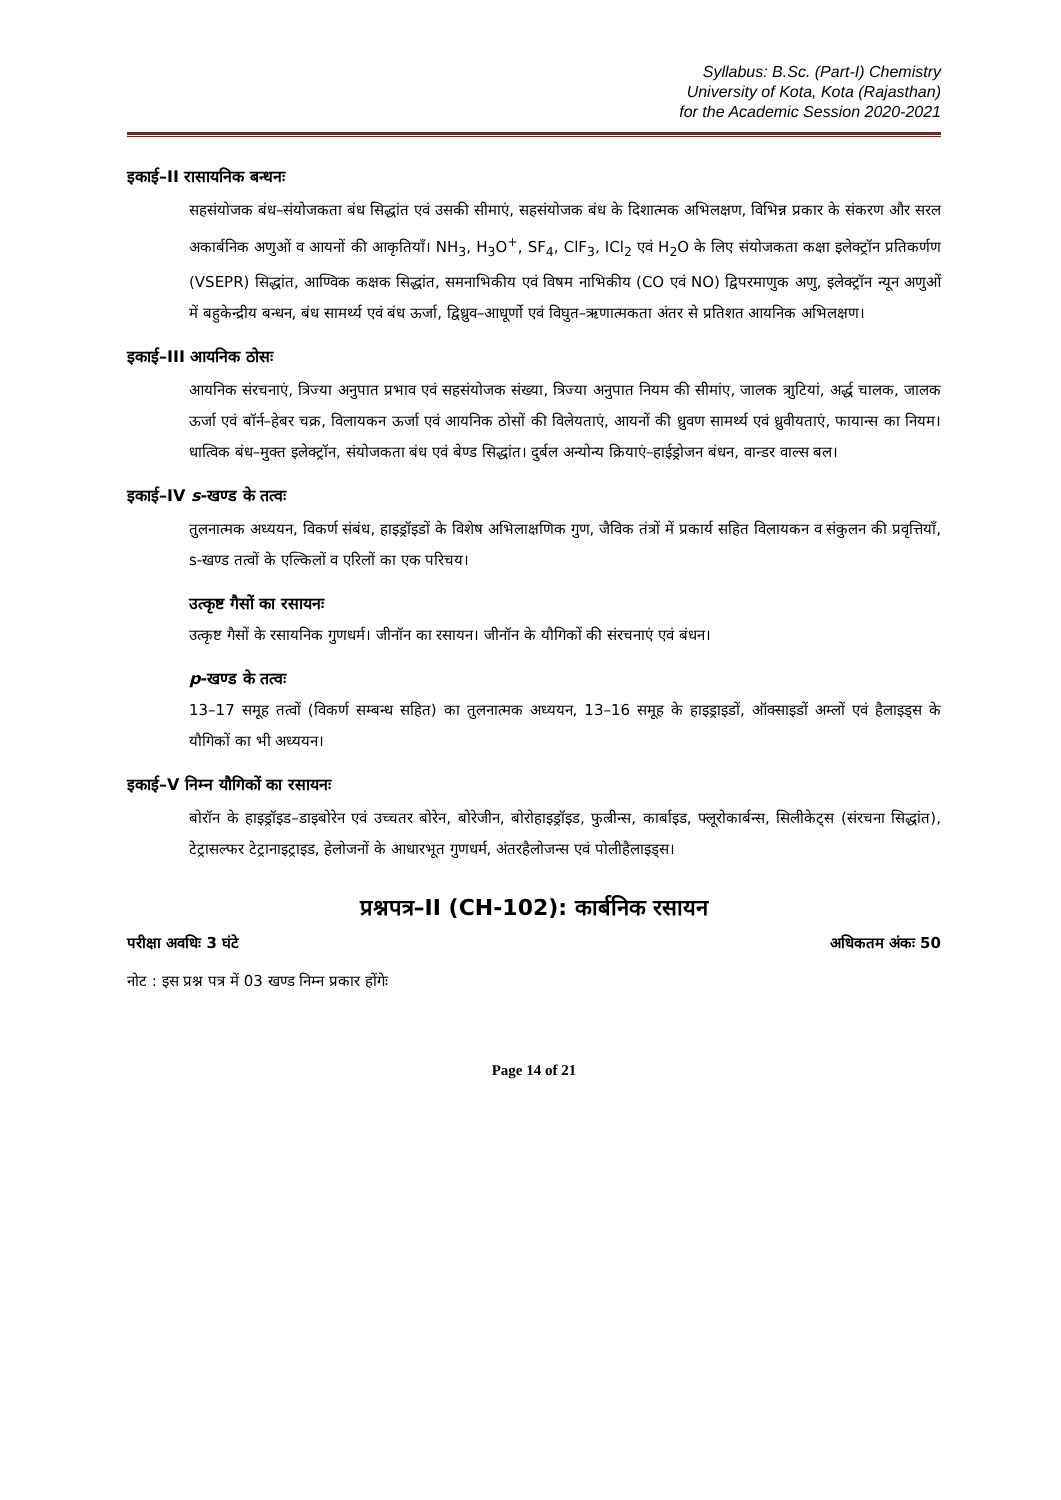Syllabus: B.Sc. (Part-I) Chemistry
University of Kota, Kota (Rajasthan)
for the Academic Session 2020-2021
इकाई–II रासायनिक बन्धनः
सहसंयोजक बंध–संयोजकता बंध सिद्धांत एवं उसकी सीमाएं, सहसंयोजक बंध के दिशात्मक अभिलक्षण, विभिन्न प्रकार के संकरण और सरल अकार्बनिक अणुओं व आयनों की आकृतियाँ। NH<sub>3</sub>, H<sub>3</sub>O<sup>+</sup>, SF<sub>4</sub>, ClF<sub>3</sub>, ICl<sub>2</sub> एवं H<sub>2</sub>O के लिए संयोजकता कक्षा इलेक्ट्रॉन प्रतिकर्णण (VSEPR) सिद्धांत, आण्विक कक्षक सिद्धांत, समनाभिकीय एवं विषम नाभिकीय (CO एवं NO) द्विपरमाणुक अणु, इलेक्ट्रॉन न्यून अणुओं में बहुकेन्द्रीय बन्धन, बंध सामर्थ्य एवं बंध ऊर्जा, द्विध्रुव–आधूर्णो एवं विघुत–ऋणात्मकता अंतर से प्रतिशत आयनिक अभिलक्षण।
इकाई–III आयनिक ठोसः
आयनिक संरचनाएं, त्रिज्या अनुपात प्रभाव एवं सहसंयोजक संख्या, त्रिज्या अनुपात नियम की सीमांए, जालक त्राुटियां, अर्द्ध चालक, जालक ऊर्जा एवं बॉर्न–हेबर चक्र, विलायकन ऊर्जा एवं आयनिक ठोसों की विलेयताएं, आयनों की ध्रुवण सामर्थ्य एवं ध्रुवीयताएं, फायान्स का नियम। धात्विक बंध–मुक्त इलेक्ट्रॉन, संयोजकता बंध एवं बेण्ड सिद्धांत। दुर्बल अन्योन्य क्रियाएं–हाईड्रोजन बंधन, वान्डर वाल्स बल।
इकाई–IV s-खण्ड के तत्वः
तुलनात्मक अध्ययन, विकर्ण संबंध, हाइड्रॉइडों के विशेष अभिलाक्षणिक गुण, जैविक तंत्रों में प्रकार्य सहित विलायकन व संकुलन की प्रवृत्तियाँ, s-खण्ड तत्वों के एल्किलों व एरिलों का एक परिचय।
उत्कृष्ट गैसों का रसायनः
उत्कृष्ट गैसों के रसायनिक गुणधर्म। जीनॉन का रसायन। जीनॉन के यौगिकों की संरचनाएं एवं बंधन।
p-खण्ड के तत्वः
13–17 समूह तत्वों (विकर्ण सम्बन्ध सहित) का तुलनात्मक अध्ययन, 13–16 समूह के हाइड्राइडों, ऑक्साइडों अम्लों एवं हैलाइड्स के यौगिकों का भी अध्ययन।
इकाई–V निम्न यौगिकों का रसायनः
बोरॉन के हाइड्रॉइड–डाइबोरेन एवं उच्चतर बोरेन, बोरेजीन, बोरोहाइड्रॉइड, फुल्रीन्स, कार्बाइड, फ्लूरोकार्बन्स, सिलीकेट्स (संरचना सिद्धांत), टेट्रासल्फर टेट्रानाइट्राइड, हेलोजनों के आधारभूत गुणधर्म, अंतरहैलोजन्स एवं पोलीहैलाइड्स।
प्रश्नपत्र–II (CH-102): कार्बनिक रसायन
परीक्षा अवधिः 3 घंटे अधिकतम अंकः 50
नोट : इस प्रश्न पत्र में 03 खण्ड निम्न प्रकार होंगेः
Page 14 of 21